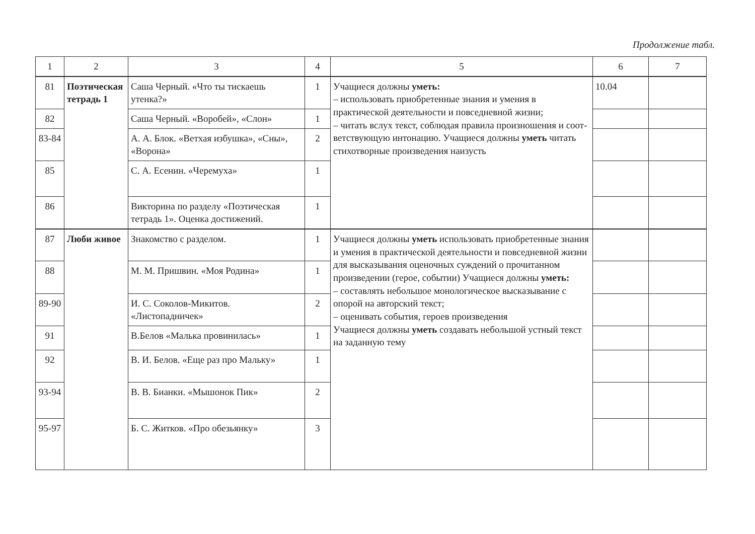Продолжение табл.
| 1 | 2 | 3 | 4 | 5 | 6 | 7 |
| --- | --- | --- | --- | --- | --- | --- |
| 81 | Поэтическая тетрадь 1 | Саша Черный. «Что ты тискаешь утенка?» | 1 | Учащиеся должны уметь: – использовать приобретенные знания и умения в практической деятельности и повседневной жизни; – читать вслух текст, соблюдая правила произношения и соот- ветствующую интонацию. Учащиеся должны уметь читать стихотворные произведения наизусть | 10.04 | |
| 82 | | Саша Черный. «Воробей», «Слон» | 1 | | | |
| 83-84 | | А. А. Блок. «Ветхая избушка», «Сны», «Ворона» | 2 | | | |
| 85 | | С. А. Есенин. «Черемуха» | 1 | | | |
| 86 | | Викторина по разделу «Поэтическая тетрадь 1». Оценка достижений. | 1 | | | |
| 87 | Люби живое | Знакомство с разделом. | 1 | Учащиеся должны уметь использовать приобретенные знания и умения в практической деятельности и повседневной жизни для высказывания оценочных суждений о прочитанном произведении (герое, событии) Учащиеся должны уметь: – составлять небольшое монологическое высказывание с опорой на авторский текст; – оценивать события, героев произведения Учащиеся должны уметь создавать небольшой устный текст на заданную тему | | |
| 88 | | М. М. Пришвин. «Моя Родина» | 1 | | | |
| 89-90 | | И. С. Соколов-Микитов. «Листопадничек» | 2 | | | |
| 91 | | В.Белов «Малька провинилась» | 1 | | | |
| 92 | | В. И. Белов. «Еще раз про Мальку» | 1 | | | |
| 93-94 | | В. В. Бианки. «Мышонок Пик» | 2 | | | |
| 95-97 | | Б. С. Житков. «Про обезьянку» | 3 | | | |